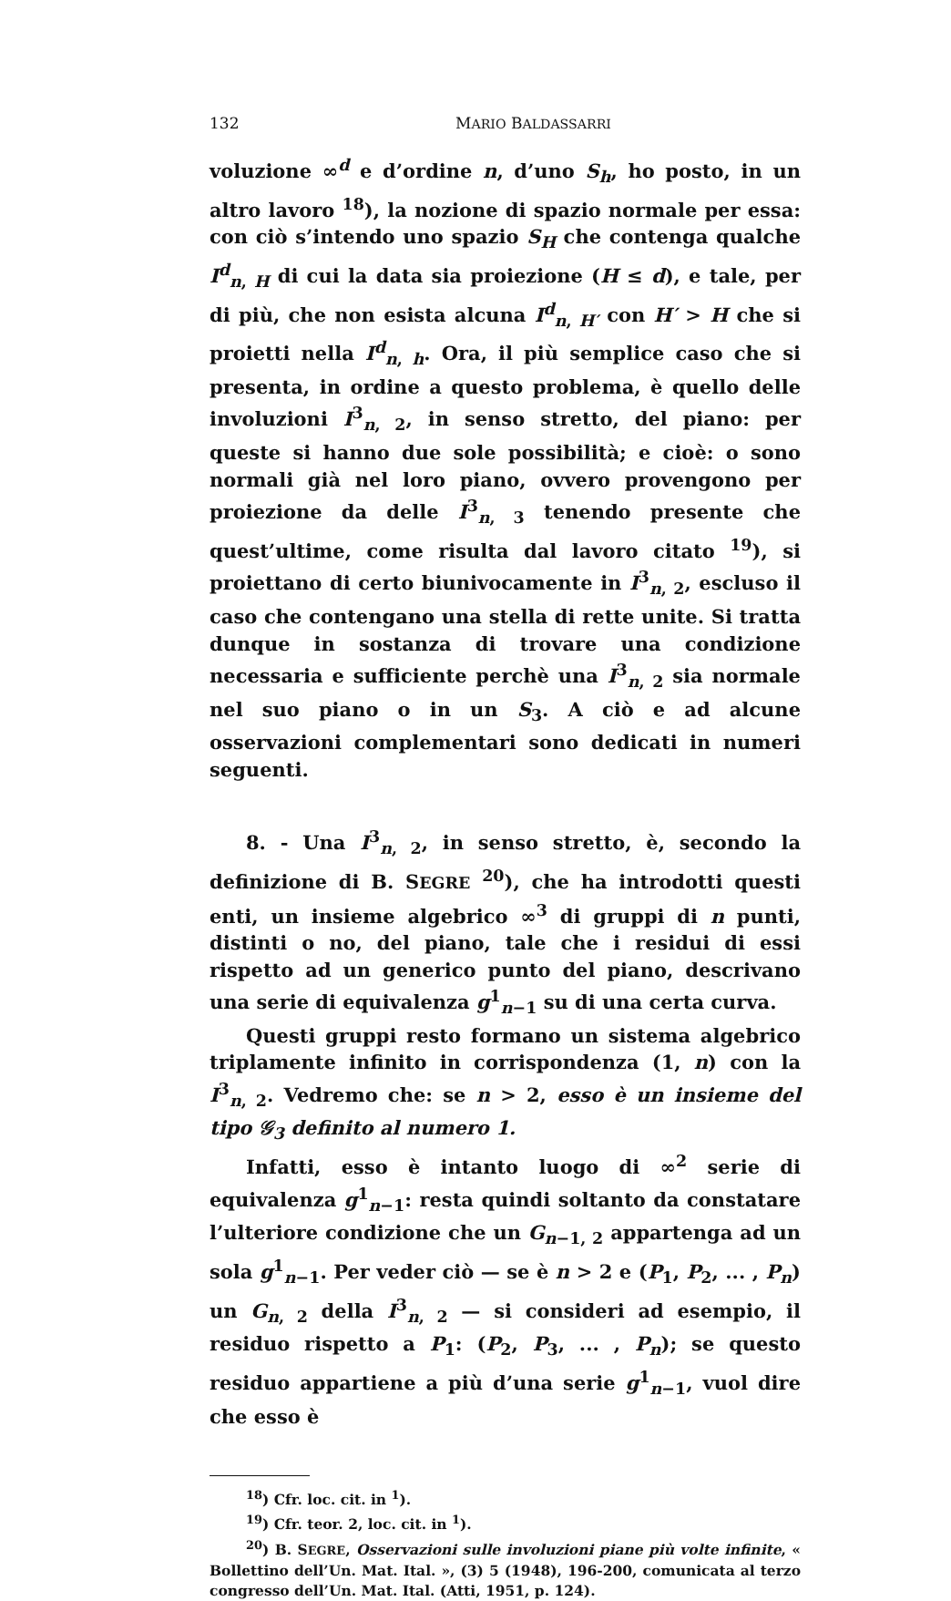132 MARIO BALDASSARRI
voluzione ∞<sup>d</sup> e d’ordine n, d’uno S<sub>h</sub>, ho posto, in un altro lavoro <sup>18</sup>), la nozione di spazio normale per essa: con ciò s’intendo uno spazio S<sub>H</sub> che contenga qualche I<sup>d</sup><sub>n, H</sub> di cui la data sia proiezione (H ≤ d), e tale, per di più, che non esista alcuna I<sup>d</sup><sub>n, H′</sub> con H′ > H che si proietti nella I<sup>d</sup><sub>n, h</sub>. Ora, il più semplice caso che si presenta, in ordine a questo problema, è quello delle involuzioni I<sup>3</sup><sub>n, 2</sub>, in senso stretto, del piano: per queste si hanno due sole possibilità; e cioè: o sono normali già nel loro piano, ovvero provengono per proiezione da delle I<sup>3</sup><sub>n, 3</sub> tenendo presente che quest’ultime, come risulta dal lavoro citato <sup>19</sup>), si proiettano di certo biunivocamente in I<sup>3</sup><sub>n, 2</sub>, escluso il caso che contengano una stella di rette unite. Si tratta dunque in sostanza di trovare una condizione necessaria e sufficiente perchè una I<sup>3</sup><sub>n, 2</sub> sia normale nel suo piano o in un S<sub>3</sub>. A ciò e ad alcune osservazioni complementari sono dedicati in numeri seguenti.
8. - Una I<sup>3</sup><sub>n, 2</sub>, in senso stretto, è, secondo la definizione di B. SEGRE <sup>20</sup>), che ha introdotti questi enti, un insieme algebrico ∞<sup>3</sup> di gruppi di n punti, distinti o no, del piano, tale che i residui di essi rispetto ad un generico punto del piano, descrivano una serie di equivalenza g<sup>1</sup><sub>n−1</sub> su di una certa curva.
Questi gruppi resto formano un sistema algebrico triplamente infinito in corrispondenza (1, n) con la I<sup>3</sup><sub>n, 2</sub>. Vedremo che: se n > 2, esso è un insieme del tipo 𝒢<sub>3</sub> definito al numero 1.
Infatti, esso è intanto luogo di ∞<sup>2</sup> serie di equivalenza g<sup>1</sup><sub>n−1</sub>: resta quindi soltanto da constatare l’ulteriore condizione che un G<sub>n−1, 2</sub> appartenga ad un sola g<sup>1</sup><sub>n−1</sub>. Per veder ciò — se è n > 2 e (P<sub>1</sub>, P<sub>2</sub>, ... , P<sub>n</sub>) un G<sub>n, 2</sub> della I<sup>3</sup><sub>n, 2</sub> — si consideri ad esempio, il residuo rispetto a P<sub>1</sub>: (P<sub>2</sub>, P<sub>3</sub>, ... , P<sub>n</sub>); se questo residuo appartiene a più d’una serie g<sup>1</sup><sub>n−1</sub>, vuol dire che esso è
<sup>18</sup>) Cfr. loc. cit. in <sup>1</sup>).
<sup>19</sup>) Cfr. teor. 2, loc. cit. in <sup>1</sup>).
<sup>20</sup>) B. SEGRE, Osservazioni sulle involuzioni piane più volte infinite, « Bollettino dell’Un. Mat. Ital. », (3) 5 (1948), 196-200, comunicata al terzo congresso dell’Un. Mat. Ital. (Atti, 1951, p. 124).